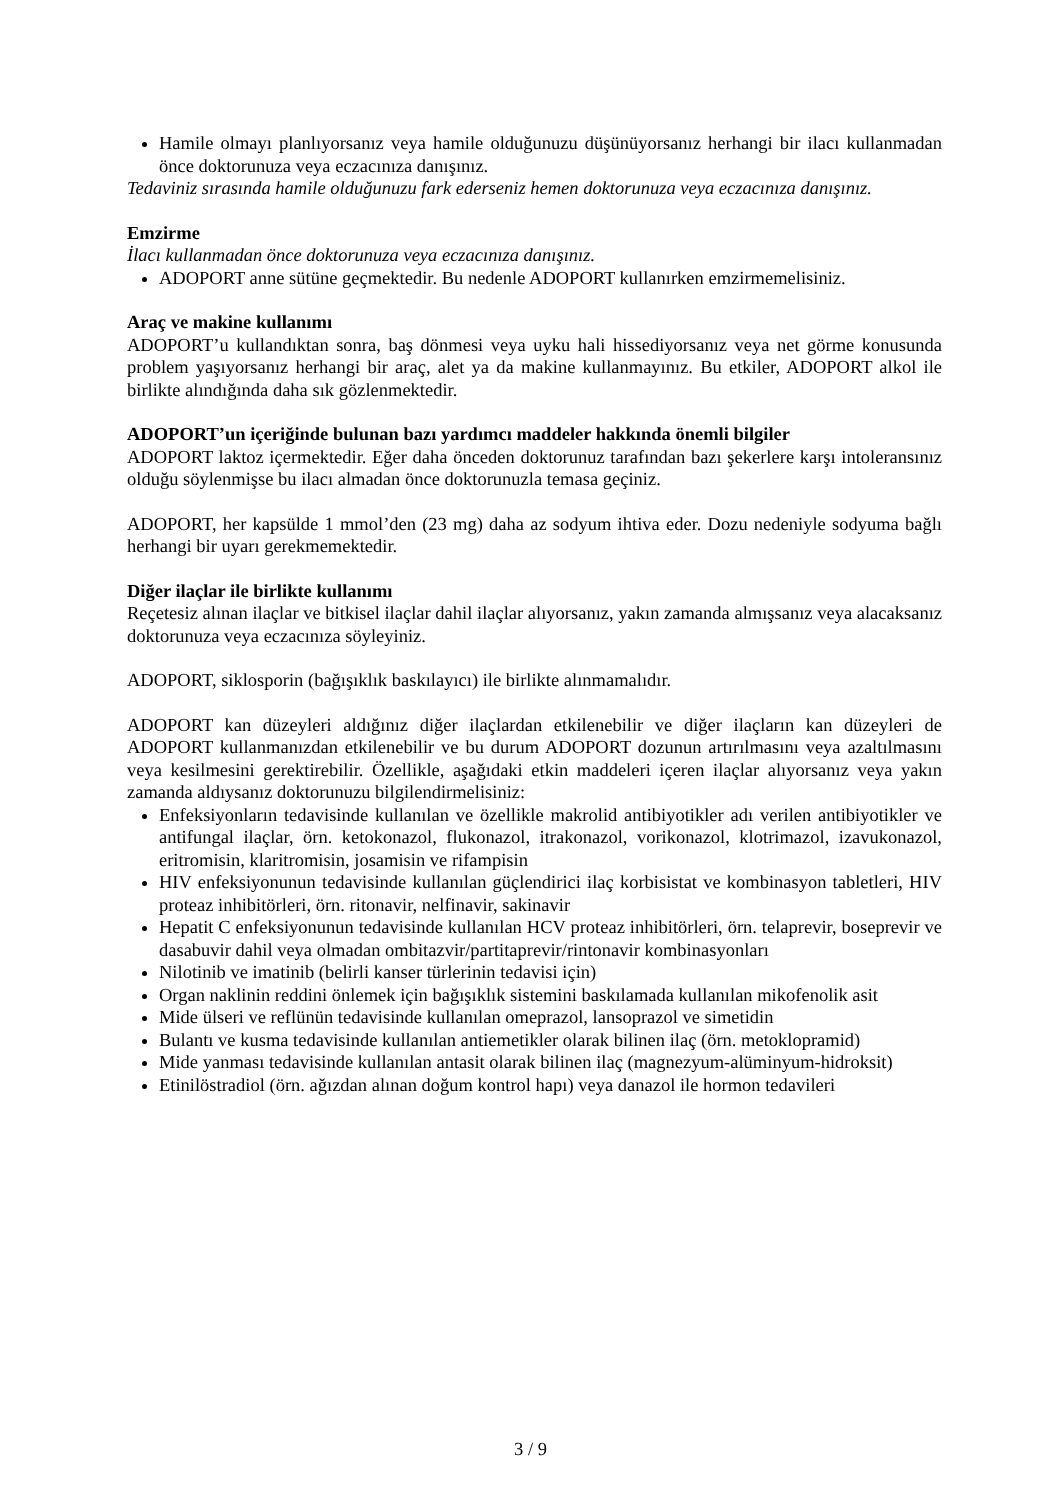Hamile olmayı planlıyorsanız veya hamile olduğunuzu düşünüyorsanız herhangi bir ilacı kullanmadan önce doktorunuza veya eczacınıza danışınız.
Tedaviniz sırasında hamile olduğunuzu fark ederseniz hemen doktorunuza veya eczacınıza danışınız.
Emzirme
İlacı kullanmadan önce doktorunuza veya eczacınıza danışınız.
ADOPORT anne sütüne geçmektedir. Bu nedenle ADOPORT kullanırken emzirmemelisiniz.
Araç ve makine kullanımı
ADOPORT’u kullandıktan sonra, baş dönmesi veya uyku hali hissediyorsanız veya net görme konusunda problem yaşıyorsanız herhangi bir araç, alet ya da makine kullanmayınız. Bu etkiler, ADOPORT alkol ile birlikte alındığında daha sık gözlenmektedir.
ADOPORT’un içeriğinde bulunan bazı yardımcı maddeler hakkında önemli bilgiler
ADOPORT laktoz içermektedir. Eğer daha önceden doktorunuz tarafından bazı şekerlere karşı intoleransınız olduğu söylenmişse bu ilacı almadan önce doktorunuzla temasa geçiniz.
ADOPORT, her kapsülde 1 mmol’den (23 mg) daha az sodyum ihtiva eder. Dozu nedeniyle sodyuma bağlı herhangi bir uyarı gerekmemektedir.
Diğer ilaçlar ile birlikte kullanımı
Reçetesiz alınan ilaçlar ve bitkisel ilaçlar dahil ilaçlar alıyorsanız, yakın zamanda almışsanız veya alacaksanız doktorunuza veya eczacınıza söyleyiniz.
ADOPORT, siklosporin (bağışıklık baskılayıcı) ile birlikte alınmamalıdır.
ADOPORT kan düzeyleri aldığınız diğer ilaçlardan etkilenebilir ve diğer ilaçların kan düzeyleri de ADOPORT kullanmanızdan etkilenebilir ve bu durum ADOPORT dozunun artırılmasını veya azaltılmasını veya kesilmesini gerektirebilir. Özellikle, aşağıdaki etkin maddeleri içeren ilaçlar alıyorsanız veya yakın zamanda aldıysanız doktorunuzu bilgilendirmelisiniz:
Enfeksiyonların tedavisinde kullanılan ve özellikle makrolid antibiyotikler adı verilen antibiyotikler ve antifungal ilaçlar, örn. ketokonazol, flukonazol, itrakonazol, vorikonazol, klotrimazol, izavukonazol, eritromisin, klaritromisin, josamisin ve rifampisin
HIV enfeksiyonunun tedavisinde kullanılan güçlendirici ilaç korbisistat ve kombinasyon tabletleri, HIV proteaz inhibitörleri, örn. ritonavir, nelfinavir, sakinavir
Hepatit C enfeksiyonunun tedavisinde kullanılan HCV proteaz inhibitörleri, örn. telaprevir, boseprevir ve dasabuvir dahil veya olmadan ombitazvir/partitaprevir/rintonavir kombinasyonları
Nilotinib ve imatinib (belirli kanser türlerinin tedavisi için)
Organ naklinin reddini önlemek için bağışıklık sistemini baskılamada kullanılan mikofenolik asit
Mide ülseri ve reflünün tedavisinde kullanılan omeprazol, lansoprazol ve simetidin
Bulantı ve kusma tedavisinde kullanılan antiemetikler olarak bilinen ilaç (örn. metoklopramid)
Mide yanması tedavisinde kullanılan antasit olarak bilinen ilaç (magnezyum-alüminyum-hidroksit)
Etinilöstradiol (örn. ağızdan alınan doğum kontrol hapı) veya danazol ile hormon tedavileri
3 / 9